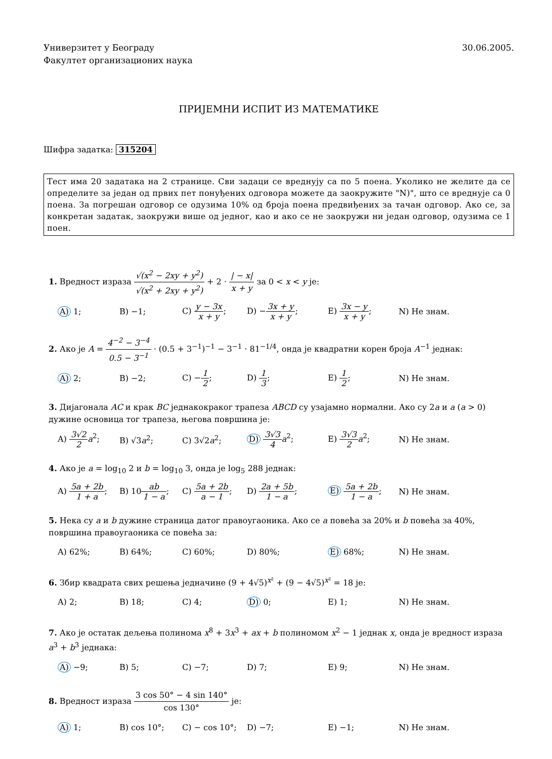Универзитет у Београду
Факултет организационих наука
30.06.2005.
ПРИЈЕМНИ ИСПИТ ИЗ МАТЕМАТИКЕ
Шифра задатка: 315204
Тест има 20 задатака на 2 странице. Сви задаци се вреднују са по 5 поена. Уколико не желите да се определите за један од првих пет понуђених одговора можете да заокружите "N)", што се вреднује са 0 поена. За погрешан одговор се одузима 10% од броја поена предвиђених за тачан одговор. Ако се, за конкретан задатак, заокружи више од једног, као и ако се не заокружи ни један одговор, одузима се 1 поен.
1. Вредност израза √(x<sup>2</sup> − 2xy + y<sup>2</sup>) √(x<sup>2</sup> + 2xy + y<sup>2</sup>) + 2 · | − x| x + y за 0 < x < y је:
A) 1;
B) −1;
C) y − 3x x + y;
D) −3x + y x + y;
E) 3x − y x + y;
N) Не знам.
2. Ако је A = 4<sup>−2</sup> − 3<sup>−4</sup> 0.5 − 3<sup>−1</sup> · (0.5 + 3<sup>−1</sup>)<sup>−1</sup> − 3<sup>−1</sup> · 81<sup>−1/4</sup>, онда је квадратни корен броја A<sup>−1</sup> једнак:
A) 2;
B) −2;
C) −1 2;
D) 1 3;
E) 1 2;
N) Не знам.
3. Дијагонала AC и крак BC једнакокраког трапеза ABCD су узајамно нормални. Ако су 2a и a (a > 0) дужине основица тог трапеза, његова површина је:
A) 3√2 2 a<sup>2</sup>;
B) √3a<sup>2</sup>;
C) 3√2a<sup>2</sup>;
D) 3√3 4 a<sup>2</sup>;
E) 3√3 2 a<sup>2</sup>;
N) Не знам.
4. Ако је a = log<sub>10</sub> 2 и b = log<sub>10</sub> 3, онда је log<sub>5</sub> 288 једнак:
A) 5a + 2b 1 + a;
B) 10ab 1 − a;
C) 5a + 2b a − 1;
D) 2a + 5b 1 − a;
E) 5a + 2b 1 − a;
N) Не знам.
5. Нека су a и b дужине страница датог правоугаоника. Ако се a повећа за 20% и b повећа за 40%, површина правоугаоника се повећа за:
A) 62%;
B) 64%;
C) 60%;
D) 80%;
E) 68%;
N) Не знам.
6. Збир квадрата свих решења једначине (9 + 4√5)<sup>x²</sup> + (9 − 4√5)<sup>x²</sup> = 18 је:
A) 2;
B) 18;
C) 4;
D) 0;
E) 1;
N) Не знам.
7. Ако је остатак дељења полинома x<sup>8</sup> + 3x<sup>3</sup> + ax + b полиномом x<sup>2</sup> − 1 једнак x, онда је вредност израза a<sup>3</sup> + b<sup>3</sup> једнака:
A) −9;
B) 5;
C) −7;
D) 7;
E) 9;
N) Не знам.
8. Вредност израза 3 cos 50° − 4 sin 140° cos 130° је:
A) 1;
B) cos 10°;
C) − cos 10°;
D) −7;
E) −1;
N) Не знам.